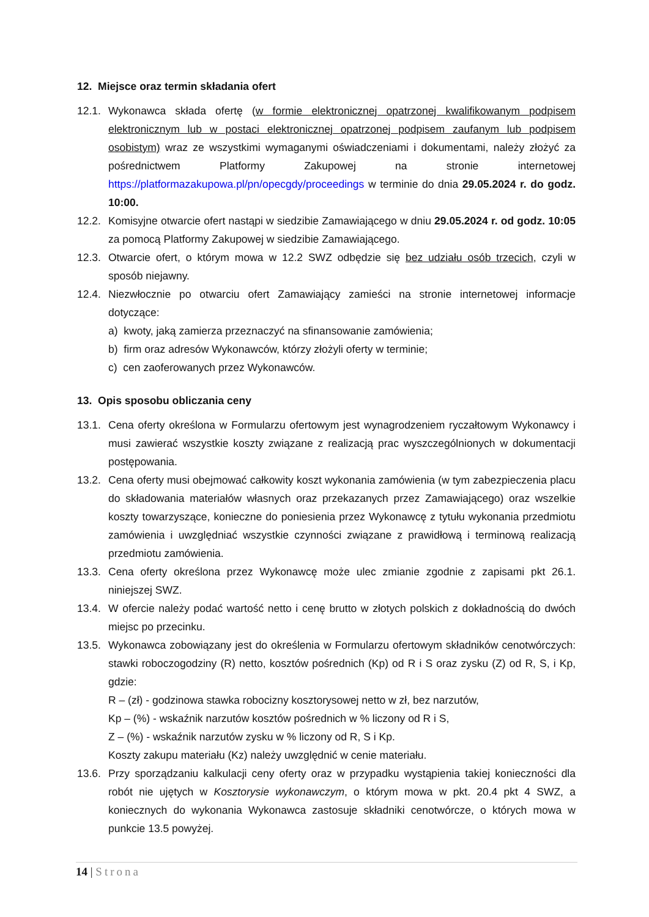12. Miejsce oraz termin składania ofert
12.1.
Wykonawca składa ofertę (w formie elektronicznej opatrzonej kwalifikowanym podpisem elektronicznym lub w postaci elektronicznej opatrzonej podpisem zaufanym lub podpisem osobistym) wraz ze wszystkimi wymaganymi oświadczeniami i dokumentami, należy złożyć za pośrednictwem Platformy Zakupowej na stronie internetowej https://platformazakupowa.pl/pn/opecgdy/proceedings w terminie do dnia 29.05.2024 r. do godz. 10:00.
12.2.
Komisyjne otwarcie ofert nastąpi w siedzibie Zamawiającego w dniu 29.05.2024 r. od godz. 10:05 za pomocą Platformy Zakupowej w siedzibie Zamawiającego.
12.3.
Otwarcie ofert, o którym mowa w 12.2 SWZ odbędzie się bez udziału osób trzecich, czyli w sposób niejawny.
12.4.
Niezwłocznie po otwarciu ofert Zamawiający zamieści na stronie internetowej informacje dotyczące:
a) kwoty, jaką zamierza przeznaczyć na sfinansowanie zamówienia;
b) firm oraz adresów Wykonawców, którzy złożyli oferty w terminie;
c) cen zaoferowanych przez Wykonawców.
13. Opis sposobu obliczania ceny
13.1.
Cena oferty określona w Formularzu ofertowym jest wynagrodzeniem ryczałtowym Wykonawcy i musi zawierać wszystkie koszty związane z realizacją prac wyszczególnionych w dokumentacji postępowania.
13.2.
Cena oferty musi obejmować całkowity koszt wykonania zamówienia (w tym zabezpieczenia placu do składowania materiałów własnych oraz przekazanych przez Zamawiającego) oraz wszelkie koszty towarzyszące, konieczne do poniesienia przez Wykonawcę z tytułu wykonania przedmiotu zamówienia i uwzględniać wszystkie czynności związane z prawidłową i terminową realizacją przedmiotu zamówienia.
13.3.
Cena oferty określona przez Wykonawcę może ulec zmianie zgodnie z zapisami pkt 26.1. niniejszej SWZ.
13.4.
W ofercie należy podać wartość netto i cenę brutto w złotych polskich z dokładnością do dwóch miejsc po przecinku.
13.5.
Wykonawca zobowiązany jest do określenia w Formularzu ofertowym składników cenotwórczych: stawki roboczogodziny (R) netto, kosztów pośrednich (Kp) od R i S oraz zysku (Z) od R, S, i Kp, gdzie:
R – (zł) - godzinowa stawka robocizny kosztorysowej netto w zł, bez narzutów,
Kp – (%) - wskaźnik narzutów kosztów pośrednich w % liczony od R i S,
Z – (%) - wskaźnik narzutów zysku w % liczony od R, S i Kp.
Koszty zakupu materiału (Kz) należy uwzględnić w cenie materiału.
13.6.
Przy sporządzaniu kalkulacji ceny oferty oraz w przypadku wystąpienia takiej konieczności dla robót nie ujętych w Kosztorysie wykonawczym, o którym mowa w pkt. 20.4 pkt 4 SWZ, a koniecznych do wykonania Wykonawca zastosuje składniki cenotwórcze, o których mowa w punkcie 13.5 powyżej.
14 | Strona